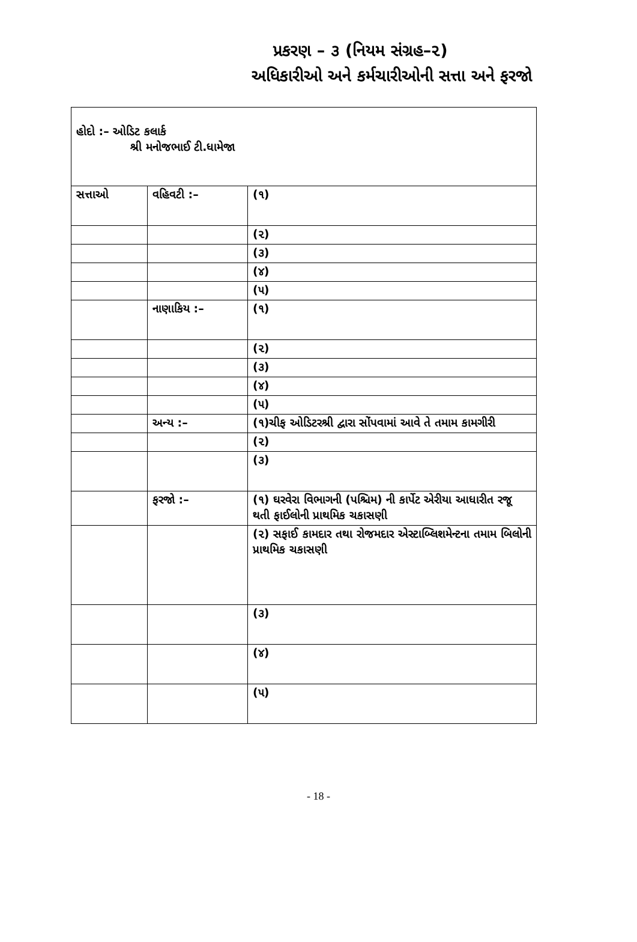પ્રકરણ – ૩ (નિયમ સંગ્રહ–૨)
અધિકારીઓ અને કર્મચારીઓની સત્તા અને ફરજો
હોદો :– ઓડિટ કલાર્ક
શ્રી મનોજભાઈ ટી.ધામેજા
| સત્તાઓ | વહિવટી :– | (૧) |
| | | (૨) |
| | | (૩) |
| | | (૪) |
| | | (૫) |
| | નાણાકિય :– | (૧) |
| | | (૨) |
| | | (૩) |
| | | (૪) |
| | | (૫) |
| | અન્ય :– | (૧)ચીફ ઓડિટરશ્રી દ્વારા સોંપવામાં આવે તે તમામ કામગીરી |
| | | (૨) |
| | | (૩) |
| | ફરજો :– | (૧) ઘરવેરા વિભાગની (પશ્ચિમ) ની કાર્પેટ એરીયા આધારીત રજૂ થતી ફાઈલોની પ્રાથમિક ચકાસણી |
| | | (૨) સફાઈ કામદાર તથા રોજમદાર એસ્ટાબ્લિશમેન્ટના તમામ બિલોની પ્રાથમિક ચકાસણી |
| | | (૩) |
| | | (૪) |
| | | (૫) |
- 18 -